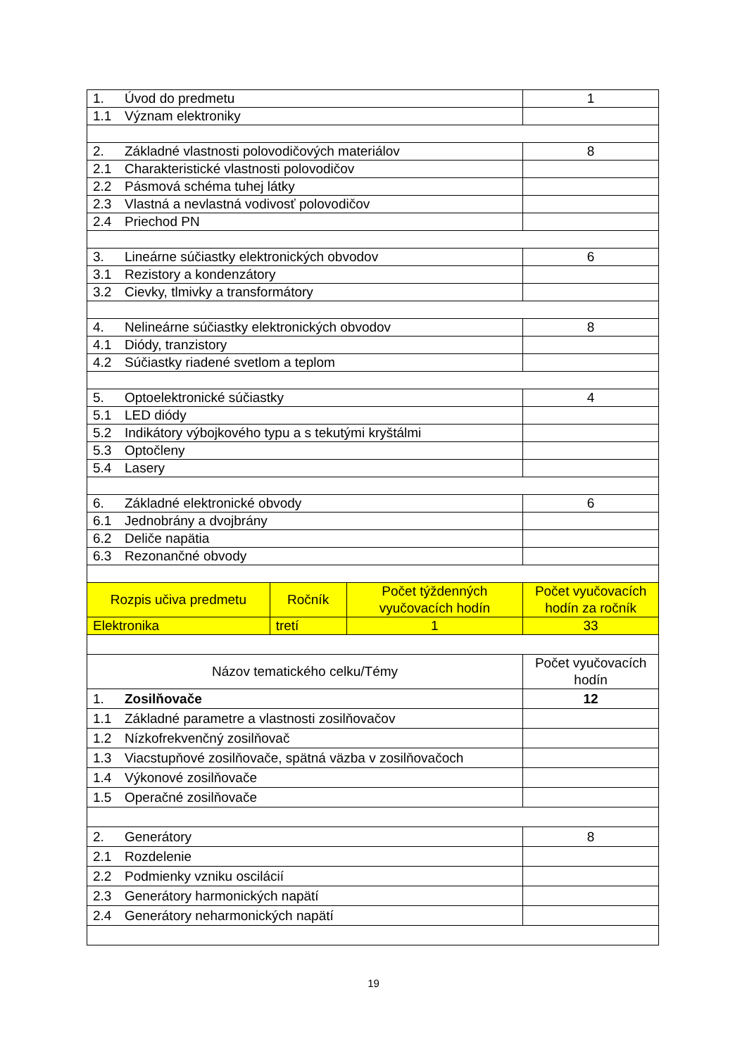| 1. Úvod do predmetu | | | 1 |
| 1.1 Význam elektroniky | | | |
| 2. Základné vlastnosti polovodičových materiálov | | | 8 |
| 2.1 Charakteristické vlastnosti polovodičov | | | |
| 2.2 Pásmová schéma tuhej látky | | | |
| 2.3 Vlastná a nevlastná vodivosť polovodičov | | | |
| 2.4 Priechod PN | | | |
| 3. Lineárne súčiastky elektronických obvodov | | | 6 |
| 3.1 Rezistory a kondenzátory | | | |
| 3.2 Cievky, tlmivky a transformátory | | | |
| 4. Nelineárne súčiastky elektronických obvodov | | | 8 |
| 4.1 Diódy, tranzistory | | | |
| 4.2 Súčiastky riadené svetlom a teplom | | | |
| 5. Optoelektronické súčiastky | | | 4 |
| 5.1 LED diódy | | | |
| 5.2 Indikátory výbojkového typu a s tekutými kryštálmi | | | |
| 5.3 Optočleny | | | |
| 5.4 Lasery | | | |
| 6. Základné elektronické obvody | | | 6 |
| 6.1 Jednobrány a dvojbrány | | | |
| 6.2 Deliče napätia | | | |
| 6.3 Rezonančné obvody | | | |
| Rozpis učiva predmetu | Ročník | Počet týždenných vyučovacích hodín | Počet vyučovacích hodín za ročník |
| Elektronika | tretí | 1 | 33 |
| Názov tematického celku/Témy | | | Počet vyučovacích hodín |
| 1. Zosilňovače | | | 12 |
| 1.1 Základné parametre a vlastnosti zosilňovačov | | | |
| 1.2 Nízkofrekvenčný zosilňovač | | | |
| 1.3 Viacstupňové zosilňovače, spätná väzba v zosilňovačoch | | | |
| 1.4 Výkonové zosilňovače | | | |
| 1.5 Operačné zosilňovače | | | |
| 2. Generátory | | | 8 |
| 2.1 Rozdelenie | | | |
| 2.2 Podmienky vzniku oscilácií | | | |
| 2.3 Generátory harmonických napätí | | | |
| 2.4 Generátory neharmonických napätí | | | |
19